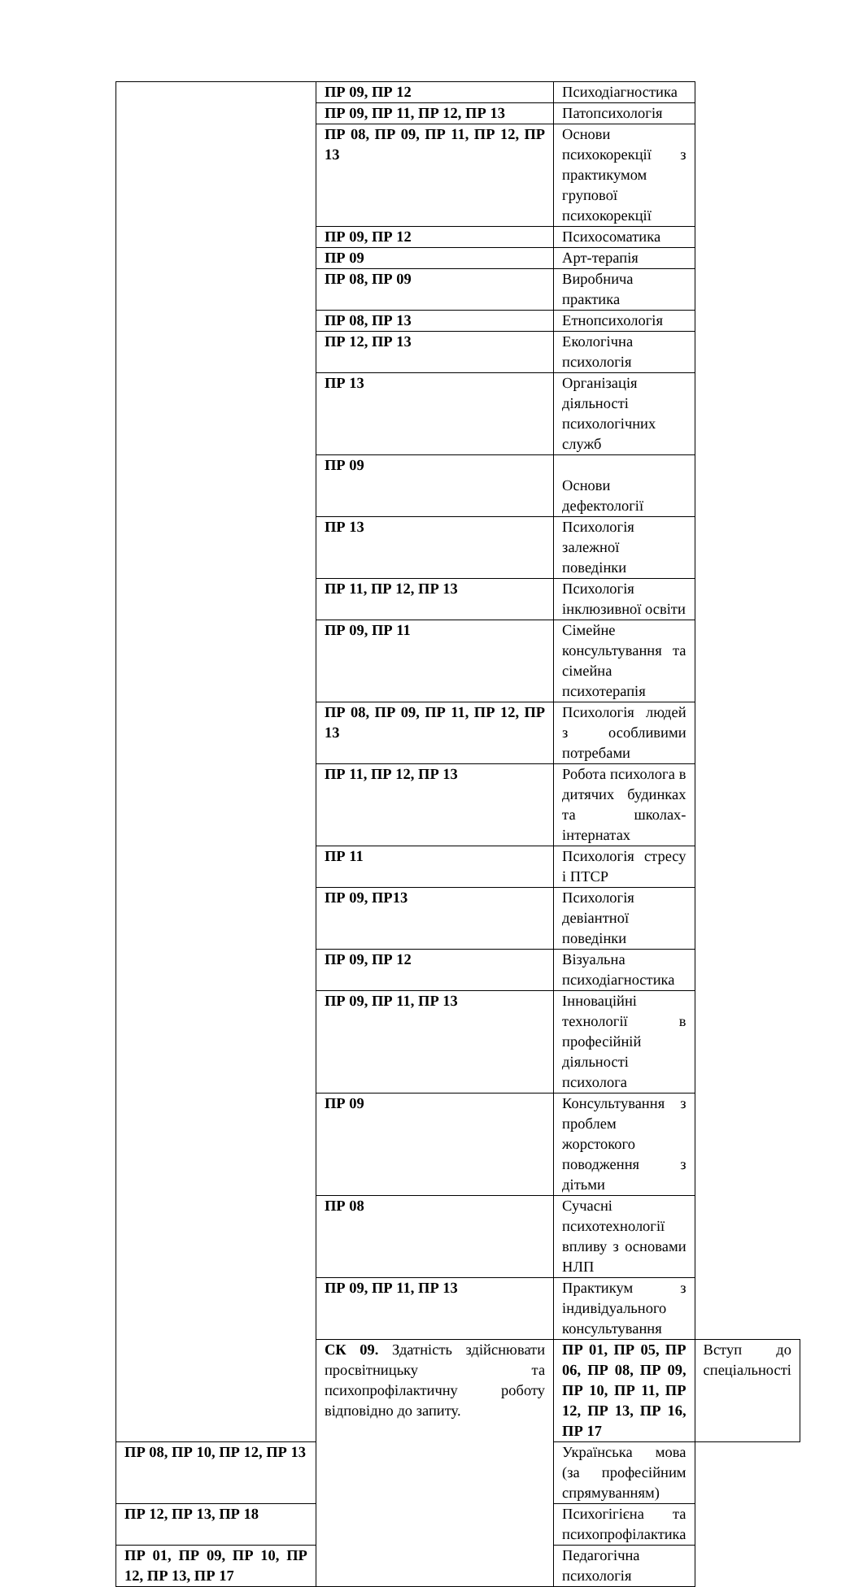| | ПР 09, ПР 12 | Психодіагностика | |
| | ПР 09, ПР 11, ПР 12, ПР 13 | Патопсихологія | |
| | ПР 08, ПР 09, ПР 11, ПР 12, ПР 13 | Основи психокорекції з практикумом групової психокорекції | |
| | ПР 09, ПР 12 | Психосоматика | |
| | ПР 09 | Арт-терапія | |
| | ПР 08, ПР 09 | Виробнича практика | |
| | ПР 08, ПР 13 | Етнопсихологія | |
| | ПР 12, ПР 13 | Екологічна психологія | |
| | ПР 13 | Організація діяльності психологічних служб | |
| | ПР 09 | Основи дефектології | |
| | ПР 13 | Психологія залежної поведінки | |
| | ПР 11, ПР 12, ПР 13 | Психологія інклюзивної освіти | |
| | ПР 09, ПР 11 | Сімейне консультування та сімейна психотерапія | |
| | ПР 08, ПР 09, ПР 11, ПР 12, ПР 13 | Психологія людей з особливими потребами | |
| | ПР 11, ПР 12, ПР 13 | Робота психолога в дитячих будинках та школах-інтернатах | |
| | ПР 11 | Психологія стресу і ПТСР | |
| | ПР 09, ПР13 | Психологія девіантної поведінки | |
| | ПР 09, ПР 12 | Візуальна психодіагностика | |
| | ПР 09, ПР 11, ПР 13 | Інноваційні технології в професійній діяльності психолога | |
| | ПР 09 | Консультування з проблем жорстокого поводження з дітьми | |
| | ПР 08 | Сучасні психотехнології впливу з основами НЛП | |
| | ПР 09, ПР 11, ПР 13 | Практикум з індивідуального консультування | |
| | СК 09. Здатність здійснювати просвітницьку та психопрофілактичну роботу відповідно до запиту. | ПР 01, ПР 05, ПР 06, ПР 08, ПР 09, ПР 10, ПР 11, ПР 12, ПР 13, ПР 16, ПР 17 | Вступ до спеціальності |
| ПР 08, ПР 10, ПР 12, ПР 13 | | Українська мова (за професійним спрямуванням) | |
| ПР 12, ПР 13, ПР 18 | | Психогігієна та психопрофілактика | |
| ПР 01, ПР 09, ПР 10, ПР 12, ПР 13, ПР 17 | | Педагогічна психологія | |